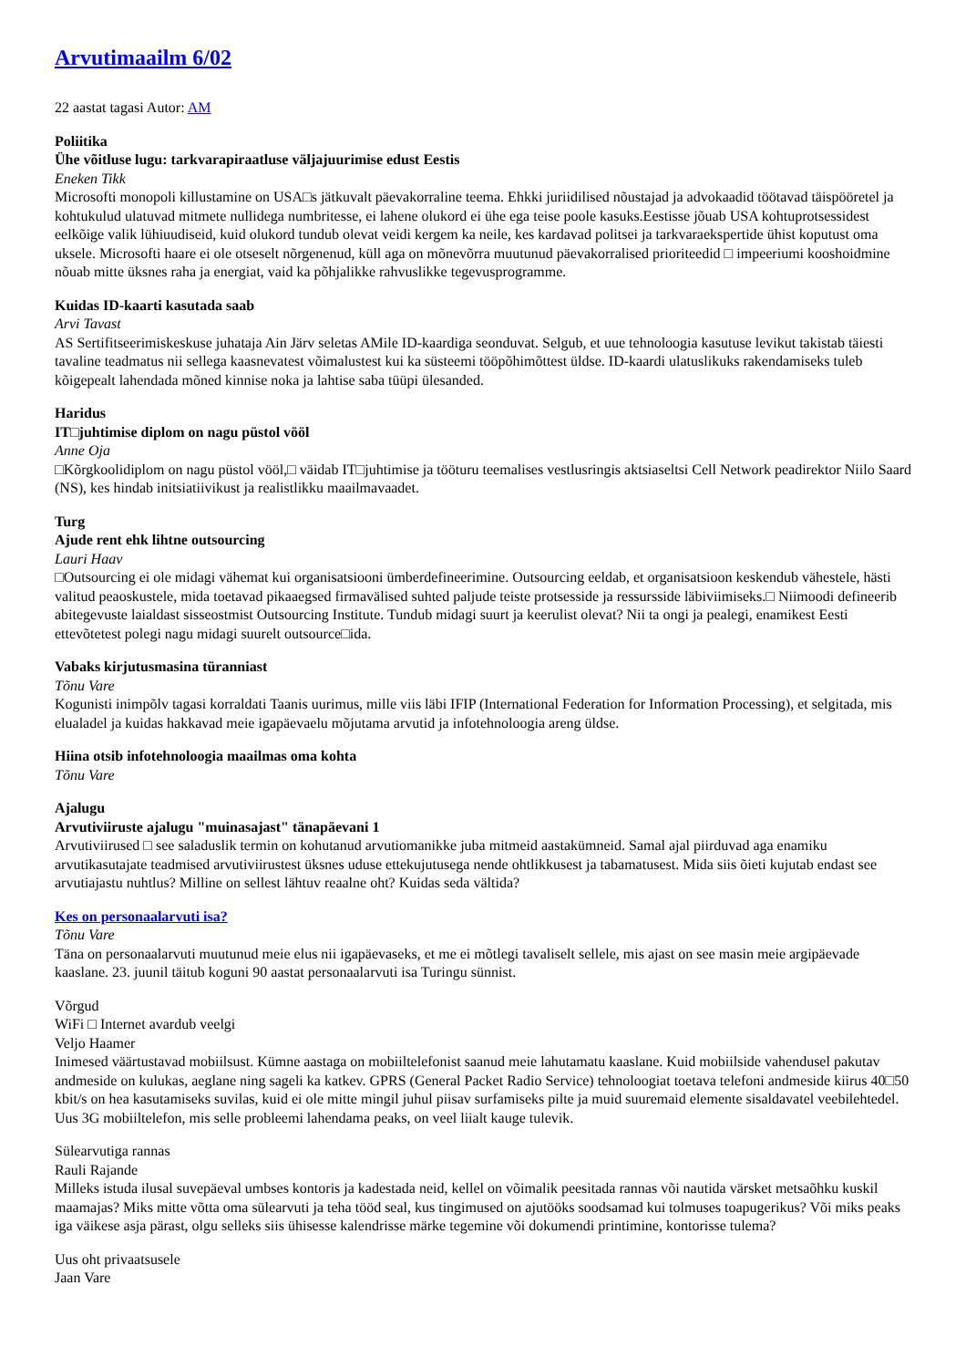Arvutimaailm 6/02
22 aastat tagasi Autor: AM
Poliitika
Ühe võitluse lugu: tarkvarapiraatluse väljajuurimise edust Eestis
Eneken Tikk
Microsofti monopoli killustamine on USA□s jätkuvalt päevakorraline teema. Ehkki juriidilised nõustajad ja advokaadid töötavad täispööretel ja kohtukulud ulatuvad mitmete nullidega numbritesse, ei lahene olukord ei ühe ega teise poole kasuks.Eestisse jõuab USA kohtuprotsessidest eelkõige valik lühiuudiseid, kuid olukord tundub olevat veidi kergem ka neile, kes kardavad politsei ja tarkvaraekspertide ühist koputust oma uksele. Microsofti haare ei ole otseselt nõrgenenud, küll aga on mõnevõrra muutunud päevakorralised prioriteedid □ impeeriumi kooshoidmine nõuab mitte üksnes raha ja energiat, vaid ka põhjalikke rahvuslikke tegevusprogramme.
Kuidas ID-kaarti kasutada saab
Arvi Tavast
AS Sertifitseerimiskeskuse juhataja Ain Järv seletas AMile ID-kaardiga seonduvat. Selgub, et uue tehnoloogia kasutuse levikut takistab täiesti tavaline teadmatus nii sellega kaasnevatest võimalustest kui ka süsteemi tööpõhimõttest üldse. ID-kaardi ulatuslikuks rakendamiseks tuleb kõigepealt lahendada mõned kinnise noka ja lahtise saba tüüpi ülesanded.
Haridus
IT□juhtimise diplom on nagu püstol vööl
Anne Oja
□Kõrgkoolidiplom on nagu püstol vööl,□ väidab IT□juhtimise ja tööturu teemalises vestlusringis aktsiaseltsi Cell Network peadirektor Niilo Saard (NS), kes hindab initsiatiivikust ja realistlikku maailmavaadet.
Turg
Ajude rent ehk lihtne outsourcing
Lauri Haav
□Outsourcing ei ole midagi vähemat kui organisatsiooni ümberdefineerimine. Outsourcing eeldab, et organisatsioon keskendub vähestele, hästi valitud peaoskustele, mida toetavad pikaaegsed firmavälised suhted paljude teiste protsesside ja ressursside läbiviimiseks.□ Niimoodi defineerib abitegevuste laialdast sisseostmist Outsourcing Institute. Tundub midagi suurt ja keerulist olevat? Nii ta ongi ja pealegi, enamikest Eesti ettevõtetest polegi nagu midagi suurelt outsource□ida.
Vabaks kirjutusmasina türanniast
Tõnu Vare
Kogunisti inimpõlv tagasi korraldati Taanis uurimus, mille viis läbi IFIP (International Federation for Information Processing), et selgitada, mis elualadel ja kuidas hakkavad meie igapäevaelu mõjutama arvutid ja infotehnoloogia areng üldse.
Hiina otsib infotehnoloogia maailmas oma kohta
Tõnu Vare
Ajalugu
Arvutiviiruste ajalugu "muinasajast" tänapäevani 1
Arvutiviirused □ see saladuslik termin on kohutanud arvutiomanikke juba mitmeid aastakümneid. Samal ajal piirduvad aga enamiku arvutikasutajate teadmised arvutiviirustest üksnes uduse ettekujutusega nende ohtlikkusest ja tabamatusest. Mida siis õieti kujutab endast see arvutiajastu nuhtlus? Milline on sellest lähtuv reaalne oht? Kuidas seda vältida?
Kes on personaalarvuti isa?
Tõnu Vare
Täna on personaalarvuti muutunud meie elus nii igapäevaseks, et me ei mõtlegi tavaliselt sellele, mis ajast on see masin meie argipäevade kaaslane. 23. juunil täitub koguni 90 aastat personaalarvuti isa Turingu sünnist.
Võrgud
WiFi □ Internet avardub veelgi
Veljo Haamer
Inimesed väärtustavad mobiilsust. Kümne aastaga on mobiiltelefonist saanud meie lahutamatu kaaslane. Kuid mobiilside vahendusel pakutav andmeside on kulukas, aeglane ning sageli ka katkev. GPRS (General Packet Radio Service) tehnoloogiat toetava telefoni andmeside kiirus 40□50 kbit/s on hea kasutamiseks suvilas, kuid ei ole mitte mingil juhul piisav surfamiseks pilte ja muid suuremaid elemente sisaldavatel veebilehtedel. Uus 3G mobiiltelefon, mis selle probleemi lahendama peaks, on veel liialt kauge tulevik.
Sülearvutiga rannas
Rauli Rajande
Milleks istuda ilusal suvepäeval umbses kontoris ja kadestada neid, kellel on võimalik peesitada rannas või nautida värsket metsaõhku kuskil maamajas? Miks mitte võtta oma sülearvuti ja teha tööd seal, kus tingimused on ajutööks soodsamad kui tolmuses toapugerikus? Või miks peaks iga väikese asja pärast, olgu selleks siis ühisesse kalendrisse märke tegemine või dokumendi printimine, kontorisse tulema?
Uus oht privaatsusele
Jaan Vare